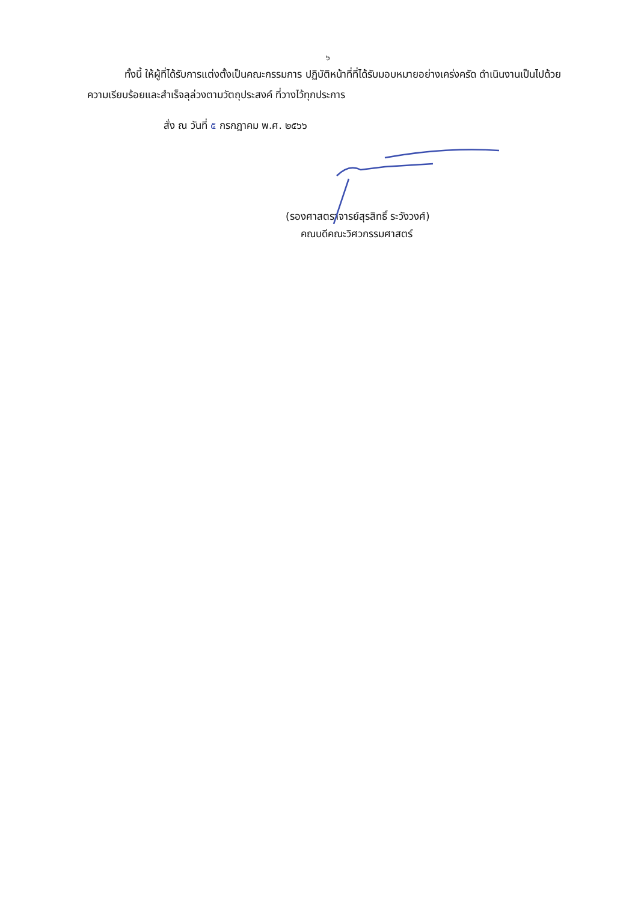๖
ทั้งนี้ ให้ผู้ที่ได้รับการแต่งตั้งเป็นคณะกรรมการ ปฏิบัติหน้าที่ที่ได้รับมอบหมายอย่างเคร่งครัด ดำเนินงานเป็นไปด้วยความเรียบร้อยและสำเร็จลุล่วงตามวัตถุประสงค์ ที่วางไว้ทุกประการ
สั่ง ณ วันที่ ๕ กรกฎาคม พ.ศ. ๒๕๖๖
(รองศาสตราจารย์สุรสิทธิ์ ระวังวงศ์)
คณบดีคณะวิศวกรรมศาสตร์